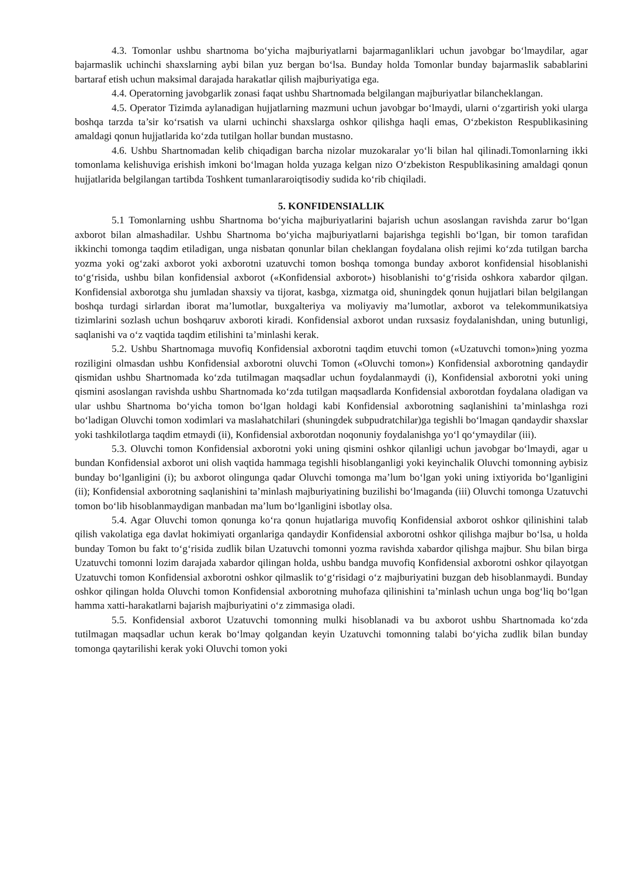4.3. Tomonlar ushbu shartnoma bo‘yicha majburiyatlarni bajarmaganliklari uchun javobgar bo‘lmaydilar, agar bajarmaslik uchinchi shaxslarning aybi bilan yuz bergan bo‘lsa. Bunday holda Tomonlar bunday bajarmaslik sabablarini bartaraf etish uchun maksimal darajada harakatlar qilish majburiyatiga ega.
4.4. Operatorning javobgarlik zonasi faqat ushbu Shartnomada belgilangan majburiyatlar bilancheklangan.
4.5. Operator Tizimda aylanadigan hujjatlarning mazmuni uchun javobgar bo‘lmaydi, ularni o‘zgartirish yoki ularga boshqa tarzda ta’sir ko‘rsatish va ularni uchinchi shaxslarga oshkor qilishga haqli emas, O‘zbekiston Respublikasining amaldagi qonun hujjatlarida ko‘zda tutilgan hollar bundan mustasno.
4.6. Ushbu Shartnomadan kelib chiqadigan barcha nizolar muzokaralar yo‘li bilan hal qilinadi.Tomonlarning ikki tomonlama kelishuviga erishish imkoni bo‘lmagan holda yuzaga kelgan nizo O‘zbekiston Respublikasining amaldagi qonun hujjatlarida belgilangan tartibda Toshkent tumanlararoiqtisodiy sudida ko‘rib chiqiladi.
5. KONFIDENSIALLIK
5.1 Tomonlarning ushbu Shartnoma bo‘yicha majburiyatlarini bajarish uchun asoslangan ravishda zarur bo‘lgan axborot bilan almashadilar. Ushbu Shartnoma bo‘yicha majburiyatlarni bajarishga tegishli bo‘lgan, bir tomon tarafidan ikkinchi tomonga taqdim etiladigan, unga nisbatan qonunlar bilan cheklangan foydalana olish rejimi ko‘zda tutilgan barcha yozma yoki og‘zaki axborot yoki axborotni uzatuvchi tomon boshqa tomonga bunday axborot konfidensial hisoblanishi to‘g‘risida, ushbu bilan konfidensial axborot («Konfidensial axborot») hisoblanishi to‘g‘risida oshkora xabardor qilgan. Konfidensial axborotga shu jumladan shaxsiy va tijorat, kasbga, xizmatga oid, shuningdek qonun hujjatlari bilan belgilangan boshqa turdagi sirlardan iborat ma’lumotlar, buxgalteriya va moliyaviy ma’lumotlar, axborot va telekommunikatsiya tizimlarini sozlash uchun boshqaruv axboroti kiradi. Konfidensial axborot undan ruxsasiz foydalanishdan, uning butunligi, saqlanishi va o‘z vaqtida taqdim etilishini ta’minlashi kerak.
5.2. Ushbu Shartnomaga muvofiq Konfidensial axborotni taqdim etuvchi tomon («Uzatuvchi tomon»)ning yozma roziligini olmasdan ushbu Konfidensial axborotni oluvchi Tomon («Oluvchi tomon») Konfidensial axborotning qandaydir qismidan ushbu Shartnomada ko‘zda tutilmagan maqsadlar uchun foydalanmaydi (i), Konfidensial axborotni yoki uning qismini asoslangan ravishda ushbu Shartnomada ko‘zda tutilgan maqsadlarda Konfidensial axborotdan foydalana oladigan va ular ushbu Shartnoma bo‘yicha tomon bo‘lgan holdagi kabi Konfidensial axborotning saqlanishini ta’minlashga rozi bo‘ladigan Oluvchi tomon xodimlari va maslahatchilari (shuningdek subpudratchilar)ga tegishli bo‘lmagan qandaydir shaxslar yoki tashkilotlarga taqdim etmaydi (ii), Konfidensial axborotdan noqonuniy foydalanishga yo‘l qo‘ymaydilar (iii).
5.3. Oluvchi tomon Konfidensial axborotni yoki uning qismini oshkor qilanligi uchun javobgar bo‘lmaydi, agar u bundan Konfidensial axborot uni olish vaqtida hammaga tegishli hisoblanganligi yoki keyinchalik Oluvchi tomonning aybisiz bunday bo‘lganligini (i); bu axborot olingunga qadar Oluvchi tomonga ma’lum bo‘lgan yoki uning ixtiyorida bo‘lganligini (ii); Konfidensial axborotning saqlanishini ta’minlash majburiyatining buzilishi bo‘lmaganda (iii) Oluvchi tomonga Uzatuvchi tomon bo‘lib hisoblanmaydigan manbadan ma’lum bo‘lganligini isbotlay olsa.
5.4. Agar Oluvchi tomon qonunga ko‘ra qonun hujatlariga muvofiq Konfidensial axborot oshkor qilinishini talab qilish vakolatiga ega davlat hokimiyati organlariga qandaydir Konfidensial axborotni oshkor qilishga majbur bo‘lsa, u holda bunday Tomon bu fakt to‘g‘risida zudlik bilan Uzatuvchi tomonni yozma ravishda xabardor qilishga majbur. Shu bilan birga Uzatuvchi tomonni lozim darajada xabardor qilingan holda, ushbu bandga muvofiq Konfidensial axborotni oshkor qilayotgan Uzatuvchi tomon Konfidensial axborotni oshkor qilmaslik to‘g‘risidagi o‘z majburiyatini buzgan deb hisoblanmaydi. Bunday oshkor qilingan holda Oluvchi tomon Konfidensial axborotning muhofaza qilinishini ta’minlash uchun unga bog‘liq bo‘lgan hamma xatti-harakatlarni bajarish majburiyatini o‘z zimmasiga oladi.
5.5. Konfidensial axborot Uzatuvchi tomonning mulki hisoblanadi va bu axborot ushbu Shartnomada ko‘zda tutilmagan maqsadlar uchun kerak bo‘lmay qolgandan keyin Uzatuvchi tomonning talabi bo‘yicha zudlik bilan bunday tomonga qaytarilishi kerak yoki Oluvchi tomon yoki